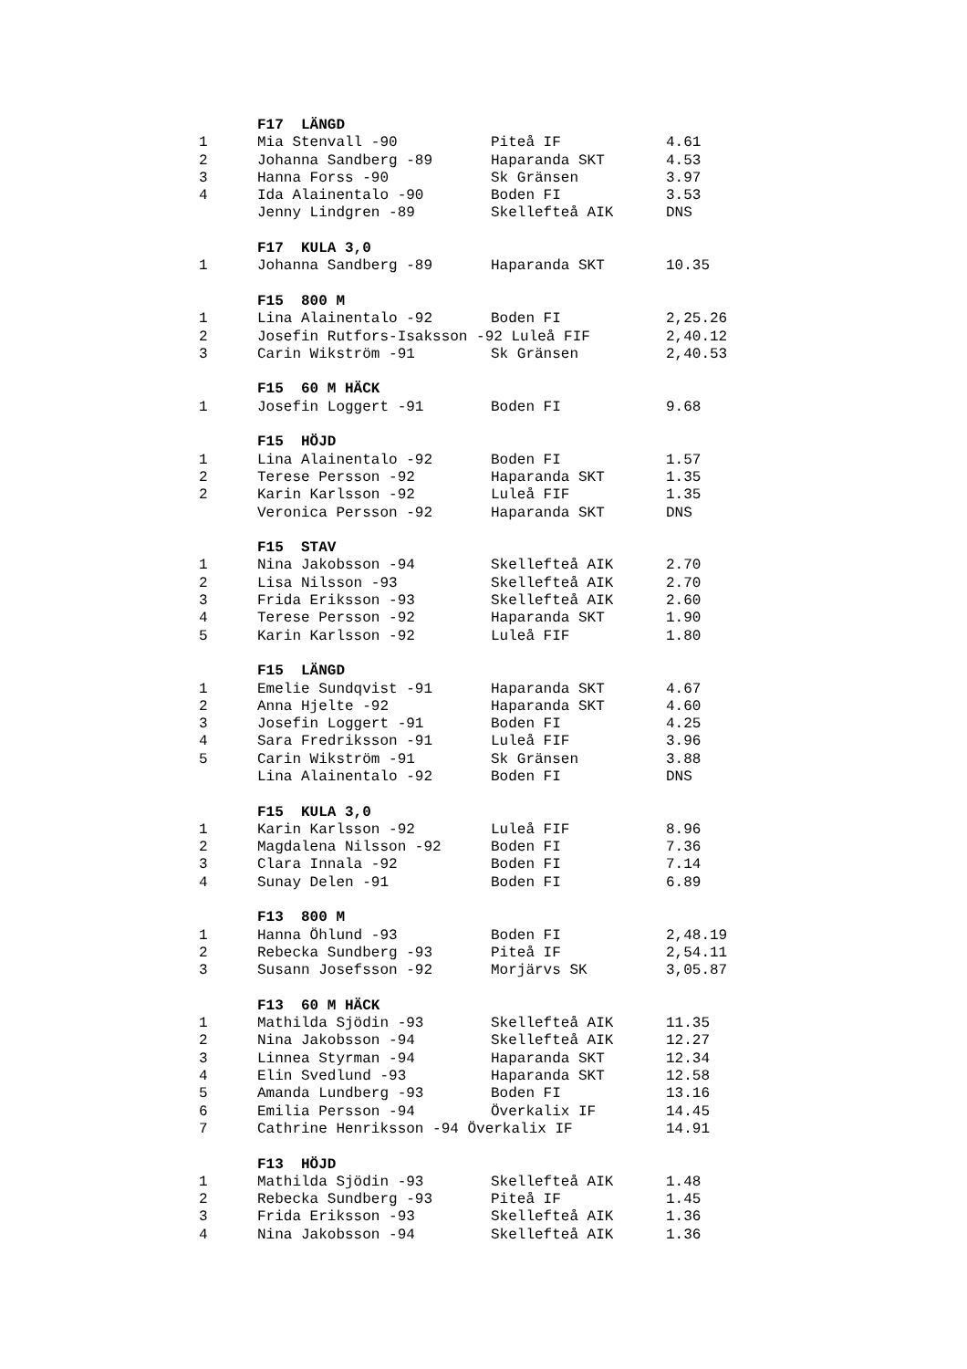| | F17 LÄNGD | | |
| 1 | Mia Stenvall -90 | Piteå IF | 4.61 |
| 2 | Johanna Sandberg -89 | Haparanda SKT | 4.53 |
| 3 | Hanna Forss -90 | Sk Gränsen | 3.97 |
| 4 | Ida Alainentalo -90 | Boden FI | 3.53 |
| | Jenny Lindgren -89 | Skellefteå AIK | DNS |
| | F17 KULA 3,0 | | |
| 1 | Johanna Sandberg -89 | Haparanda SKT | 10.35 |
| | F15 800 M | | |
| 1 | Lina Alainentalo -92 | Boden FI | 2,25.26 |
| 2 | Josefin Rutfors-Isaksson -92 Luleå FIF | | 2,40.12 |
| 3 | Carin Wikström -91 | Sk Gränsen | 2,40.53 |
| | F15 60 M HÄCK | | |
| 1 | Josefin Loggert -91 | Boden FI | 9.68 |
| | F15 HÖJD | | |
| 1 | Lina Alainentalo -92 | Boden FI | 1.57 |
| 2 | Terese Persson -92 | Haparanda SKT | 1.35 |
| 2 | Karin Karlsson -92 | Luleå FIF | 1.35 |
| | Veronica Persson -92 | Haparanda SKT | DNS |
| | F15 STAV | | |
| 1 | Nina Jakobsson -94 | Skellefteå AIK | 2.70 |
| 2 | Lisa Nilsson -93 | Skellefteå AIK | 2.70 |
| 3 | Frida Eriksson -93 | Skellefteå AIK | 2.60 |
| 4 | Terese Persson -92 | Haparanda SKT | 1.90 |
| 5 | Karin Karlsson -92 | Luleå FIF | 1.80 |
| | F15 LÄNGD | | |
| 1 | Emelie Sundqvist -91 | Haparanda SKT | 4.67 |
| 2 | Anna Hjelte -92 | Haparanda SKT | 4.60 |
| 3 | Josefin Loggert -91 | Boden FI | 4.25 |
| 4 | Sara Fredriksson -91 | Luleå FIF | 3.96 |
| 5 | Carin Wikström -91 | Sk Gränsen | 3.88 |
| | Lina Alainentalo -92 | Boden FI | DNS |
| | F15 KULA 3,0 | | |
| 1 | Karin Karlsson -92 | Luleå FIF | 8.96 |
| 2 | Magdalena Nilsson -92 | Boden FI | 7.36 |
| 3 | Clara Innala -92 | Boden FI | 7.14 |
| 4 | Sunay Delen -91 | Boden FI | 6.89 |
| | F13 800 M | | |
| 1 | Hanna Öhlund -93 | Boden FI | 2,48.19 |
| 2 | Rebecka Sundberg -93 | Piteå IF | 2,54.11 |
| 3 | Susann Josefsson -92 | Morjärvs SK | 3,05.87 |
| | F13 60 M HÄCK | | |
| 1 | Mathilda Sjödin -93 | Skellefteå AIK | 11.35 |
| 2 | Nina Jakobsson -94 | Skellefteå AIK | 12.27 |
| 3 | Linnea Styrman -94 | Haparanda SKT | 12.34 |
| 4 | Elin Svedlund -93 | Haparanda SKT | 12.58 |
| 5 | Amanda Lundberg -93 | Boden FI | 13.16 |
| 6 | Emilia Persson -94 | Överkalix IF | 14.45 |
| 7 | Cathrine Henriksson -94 Överkalix IF | | 14.91 |
| | F13 HÖJD | | |
| 1 | Mathilda Sjödin -93 | Skellefteå AIK | 1.48 |
| 2 | Rebecka Sundberg -93 | Piteå IF | 1.45 |
| 3 | Frida Eriksson -93 | Skellefteå AIK | 1.36 |
| 4 | Nina Jakobsson -94 | Skellefteå AIK | 1.36 |